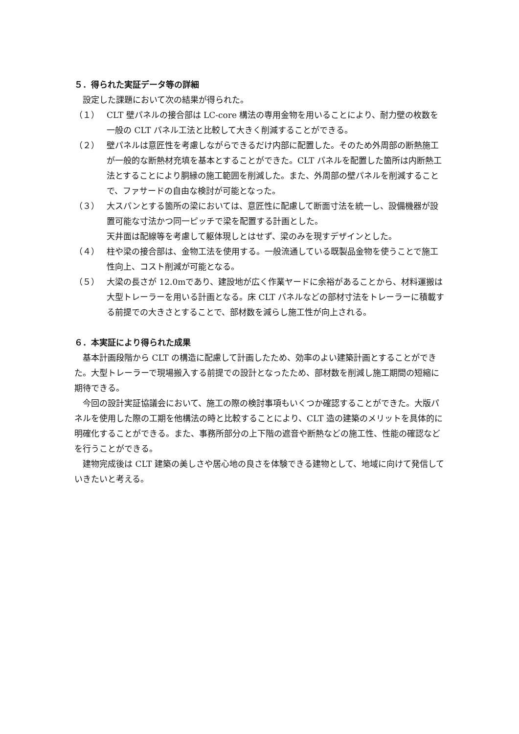５．得られた実証データ等の詳細
設定した課題において次の結果が得られた。
（１） CLT 壁パネルの接合部は LC-core 構法の専用金物を用いることにより、耐力壁の枚数を一般の CLT パネル工法と比較して大きく削減することができる。
（２） 壁パネルは意匠性を考慮しながらできるだけ内部に配置した。そのため外周部の断熱施工が一般的な断熱材充填を基本とすることができた。CLT パネルを配置した箇所は内断熱工法とすることにより胴縁の施工範囲を削減した。また、外周部の壁パネルを削減することで、ファサードの自由な検討が可能となった。
（３） 大スパンとする箇所の梁においては、意匠性に配慮して断面寸法を統一し、設備機器が設置可能な寸法かつ同一ピッチで梁を配置する計画とした。
天井面は配線等を考慮して躯体現しとはせず、梁のみを現すデザインとした。
（４） 柱や梁の接合部は、金物工法を使用する。一般流通している既製品金物を使うことで施工性向上、コスト削減が可能となる。
（５） 大梁の長さが 12.0mであり、建設地が広く作業ヤードに余裕があることから、材料運搬は大型トレーラーを用いる計画となる。床 CLT パネルなどの部材寸法をトレーラーに積載する前提での大きさとすることで、部材数を減らし施工性が向上される。
６．本実証により得られた成果
基本計画段階から CLT の構造に配慮して計画したため、効率のよい建築計画とすることができた。大型トレーラーで現場搬入する前提での設計となったため、部材数を削減し施工期間の短縮に期待できる。
今回の設計実証協議会において、施工の際の検討事項もいくつか確認することができた。大版パネルを使用した際の工期を他構法の時と比較することにより、CLT 造の建築のメリットを具体的に明確化することができる。また、事務所部分の上下階の遮音や断熱などの施工性、性能の確認などを行うことができる。
建物完成後は CLT 建築の美しさや居心地の良さを体験できる建物として、地域に向けて発信していきたいと考える。